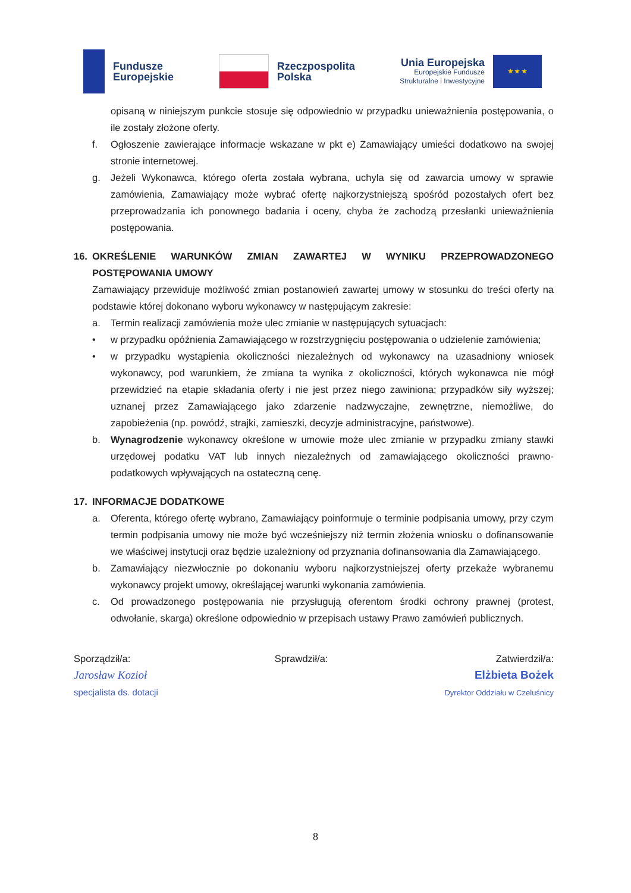Fundusze
Europejskie
Rzeczpospolita
Polska
Unia Europejska
Europejskie Fundusze
Strukturalne i Inwestycyjne
★ ★ ★
opisaną w niniejszym punkcie stosuje się odpowiednio w przypadku unieważnienia postępowania, o ile zostały złożone oferty.
f. Ogłoszenie zawierające informacje wskazane w pkt e) Zamawiający umieści dodatkowo na swojej stronie internetowej.
g. Jeżeli Wykonawca, którego oferta została wybrana, uchyla się od zawarcia umowy w sprawie zamówienia, Zamawiający może wybrać ofertę najkorzystniejszą spośród pozostałych ofert bez przeprowadzania ich ponownego badania i oceny, chyba że zachodzą przesłanki unieważnienia postępowania.
16. OKREŚLENIE WARUNKÓW ZMIAN ZAWARTEJ W WYNIKU PRZEPROWADZONEGO POSTĘPOWANIA UMOWY
Zamawiający przewiduje możliwość zmian postanowień zawartej umowy w stosunku do treści oferty na podstawie której dokonano wyboru wykonawcy w następującym zakresie:
a. Termin realizacji zamówienia może ulec zmianie w następujących sytuacjach:
• w przypadku opóźnienia Zamawiającego w rozstrzygnięciu postępowania o udzielenie zamówienia;
• w przypadku wystąpienia okoliczności niezależnych od wykonawcy na uzasadniony wniosek wykonawcy, pod warunkiem, że zmiana ta wynika z okoliczności, których wykonawca nie mógł przewidzieć na etapie składania oferty i nie jest przez niego zawiniona; przypadków siły wyższej; uznanej przez Zamawiającego jako zdarzenie nadzwyczajne, zewnętrzne, niemożliwe, do zapobieżenia (np. powódź, strajki, zamieszki, decyzje administracyjne, państwowe).
b. Wynagrodzenie wykonawcy określone w umowie może ulec zmianie w przypadku zmiany stawki urzędowej podatku VAT lub innych niezależnych od zamawiającego okoliczności prawno-podatkowych wpływających na ostateczną cenę.
17. INFORMACJE DODATKOWE
a. Oferenta, którego ofertę wybrano, Zamawiający poinformuje o terminie podpisania umowy, przy czym termin podpisania umowy nie może być wcześniejszy niż termin złożenia wniosku o dofinansowanie we właściwej instytucji oraz będzie uzależniony od przyznania dofinansowania dla Zamawiającego.
b. Zamawiający niezwłocznie po dokonaniu wyboru najkorzystniejszej oferty przekaże wybranemu wykonawcy projekt umowy, określającej warunki wykonania zamówienia.
c. Od prowadzonego postępowania nie przysługują oferentom środki ochrony prawnej (protest, odwołanie, skarga) określone odpowiednio w przepisach ustawy Prawo zamówień publicznych.
Sporządził/a:
Jarosław Kozioł
specjalista ds. dotacji
Sprawdził/a: Zatwierdził/a:
Elżbieta Bożek
Dyrektor Oddziału w Czeluśnicy
8